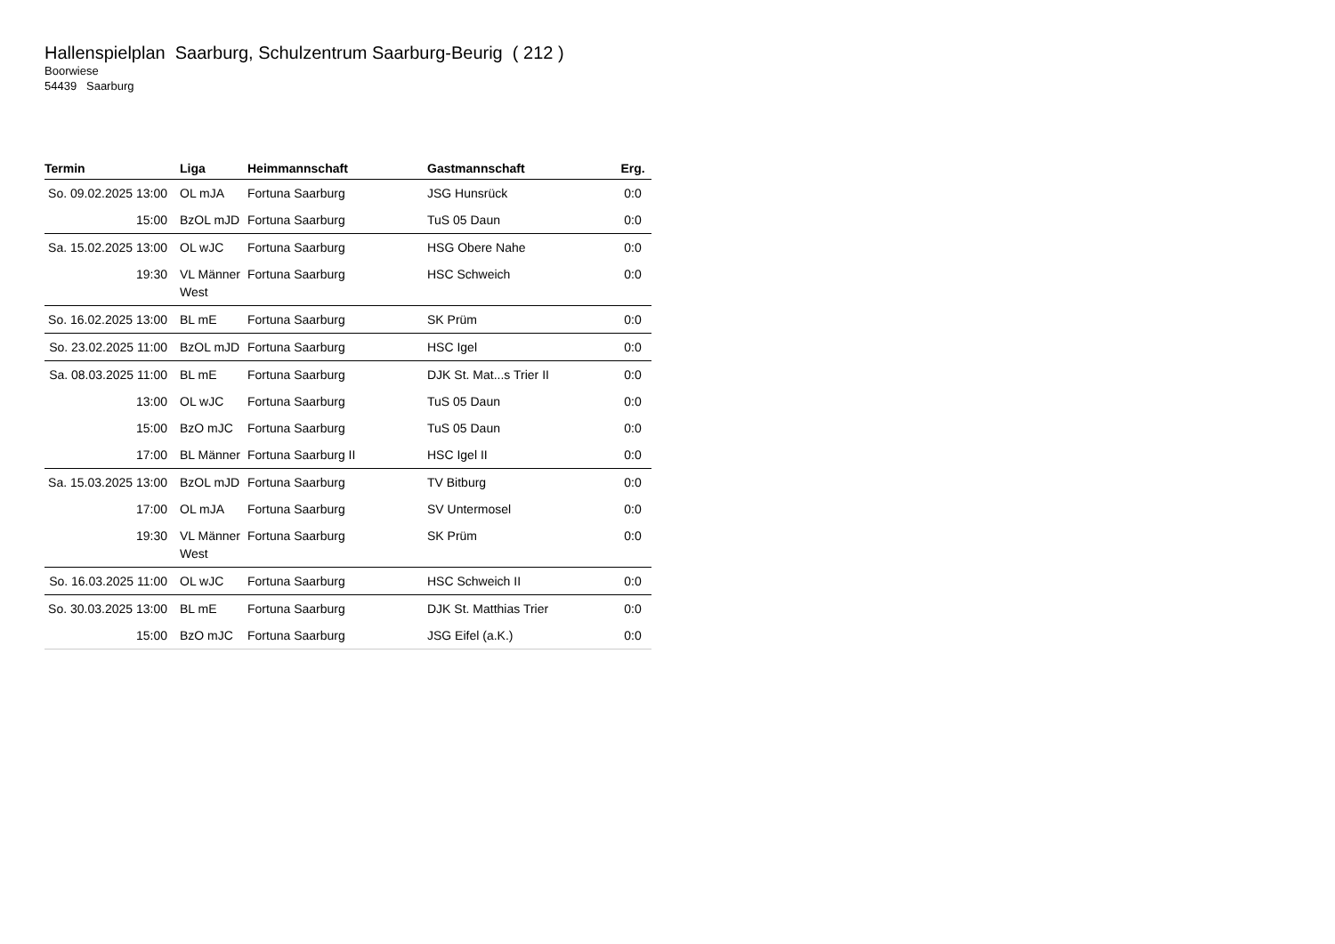Hallenspielplan Saarburg, Schulzentrum Saarburg-Beurig ( 212 )
Boorwiese
54439 Saarburg
| Termin | Liga | Heimmannschaft | Gastmannschaft | Erg. |
| --- | --- | --- | --- | --- |
| So. 09.02.2025 13:00 | OL mJA | Fortuna Saarburg | JSG Hunsrück | 0:0 |
| 15:00 | BzOL mJD | Fortuna Saarburg | TuS 05 Daun | 0:0 |
| Sa. 15.02.2025 13:00 | OL wJC | Fortuna Saarburg | HSG Obere Nahe | 0:0 |
| 19:30 | VL Männer West | Fortuna Saarburg | HSC Schweich | 0:0 |
| So. 16.02.2025 13:00 | BL mE | Fortuna Saarburg | SK Prüm | 0:0 |
| So. 23.02.2025 11:00 | BzOL mJD | Fortuna Saarburg | HSC Igel | 0:0 |
| Sa. 08.03.2025 11:00 | BL mE | Fortuna Saarburg | DJK St. Mat...s Trier II | 0:0 |
| 13:00 | OL wJC | Fortuna Saarburg | TuS 05 Daun | 0:0 |
| 15:00 | BzO mJC | Fortuna Saarburg | TuS 05 Daun | 0:0 |
| 17:00 | BL Männer | Fortuna Saarburg II | HSC Igel II | 0:0 |
| Sa. 15.03.2025 13:00 | BzOL mJD | Fortuna Saarburg | TV Bitburg | 0:0 |
| 17:00 | OL mJA | Fortuna Saarburg | SV Untermosel | 0:0 |
| 19:30 | VL Männer West | Fortuna Saarburg | SK Prüm | 0:0 |
| So. 16.03.2025 11:00 | OL wJC | Fortuna Saarburg | HSC Schweich II | 0:0 |
| So. 30.03.2025 13:00 | BL mE | Fortuna Saarburg | DJK St. Matthias Trier | 0:0 |
| 15:00 | BzO mJC | Fortuna Saarburg | JSG Eifel (a.K.) | 0:0 |